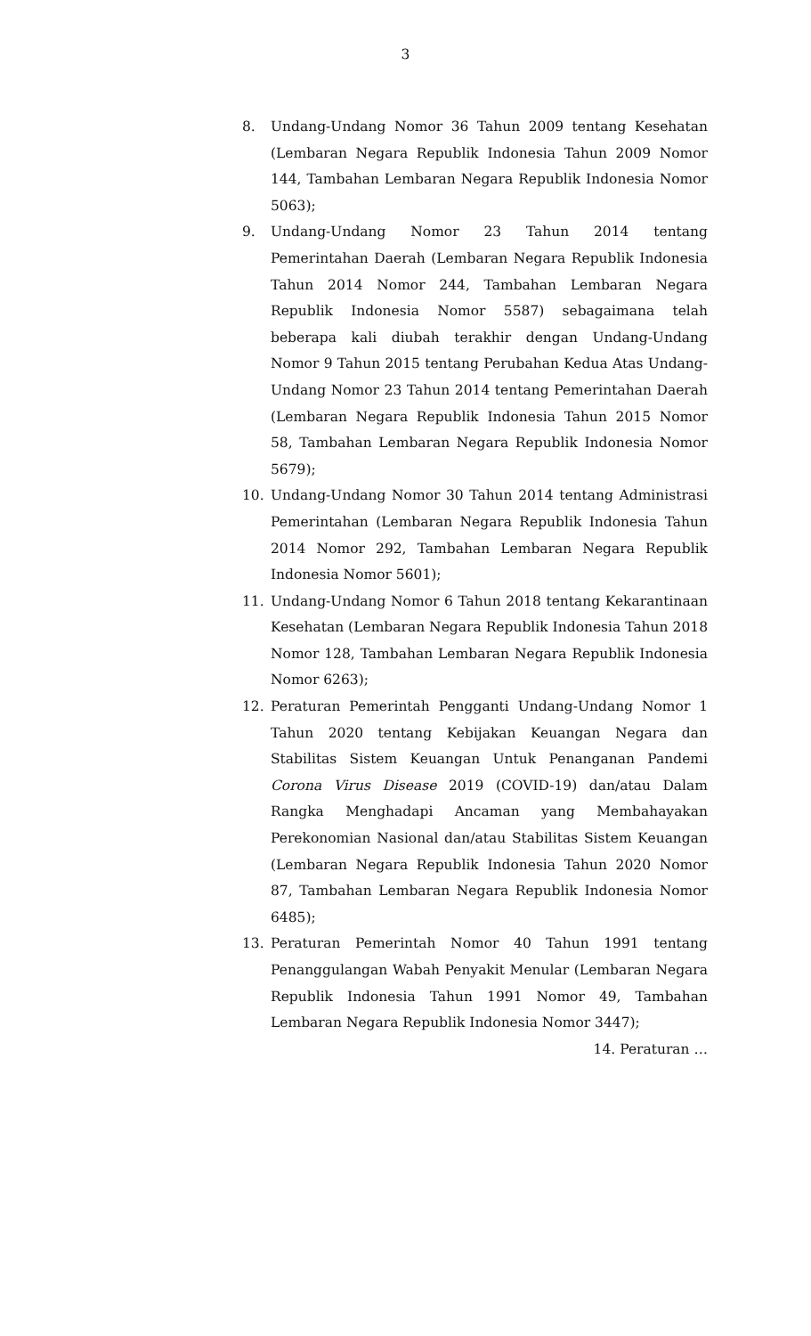3
8. Undang-Undang Nomor 36 Tahun 2009 tentang Kesehatan (Lembaran Negara Republik Indonesia Tahun 2009 Nomor 144, Tambahan Lembaran Negara Republik Indonesia Nomor 5063);
9. Undang-Undang Nomor 23 Tahun 2014 tentang Pemerintahan Daerah (Lembaran Negara Republik Indonesia Tahun 2014 Nomor 244, Tambahan Lembaran Negara Republik Indonesia Nomor 5587) sebagaimana telah beberapa kali diubah terakhir dengan Undang-Undang Nomor 9 Tahun 2015 tentang Perubahan Kedua Atas Undang-Undang Nomor 23 Tahun 2014 tentang Pemerintahan Daerah (Lembaran Negara Republik Indonesia Tahun 2015 Nomor 58, Tambahan Lembaran Negara Republik Indonesia Nomor 5679);
10. Undang-Undang Nomor 30 Tahun 2014 tentang Administrasi Pemerintahan (Lembaran Negara Republik Indonesia Tahun 2014 Nomor 292, Tambahan Lembaran Negara Republik Indonesia Nomor 5601);
11. Undang-Undang Nomor 6 Tahun 2018 tentang Kekarantinaan Kesehatan (Lembaran Negara Republik Indonesia Tahun 2018 Nomor 128, Tambahan Lembaran Negara Republik Indonesia Nomor 6263);
12. Peraturan Pemerintah Pengganti Undang-Undang Nomor 1 Tahun 2020 tentang Kebijakan Keuangan Negara dan Stabilitas Sistem Keuangan Untuk Penanganan Pandemi Corona Virus Disease 2019 (COVID-19) dan/atau Dalam Rangka Menghadapi Ancaman yang Membahayakan Perekonomian Nasional dan/atau Stabilitas Sistem Keuangan (Lembaran Negara Republik Indonesia Tahun 2020 Nomor 87, Tambahan Lembaran Negara Republik Indonesia Nomor 6485);
13. Peraturan Pemerintah Nomor 40 Tahun 1991 tentang Penanggulangan Wabah Penyakit Menular (Lembaran Negara Republik Indonesia Tahun 1991 Nomor 49, Tambahan Lembaran Negara Republik Indonesia Nomor 3447);
14. Peraturan …